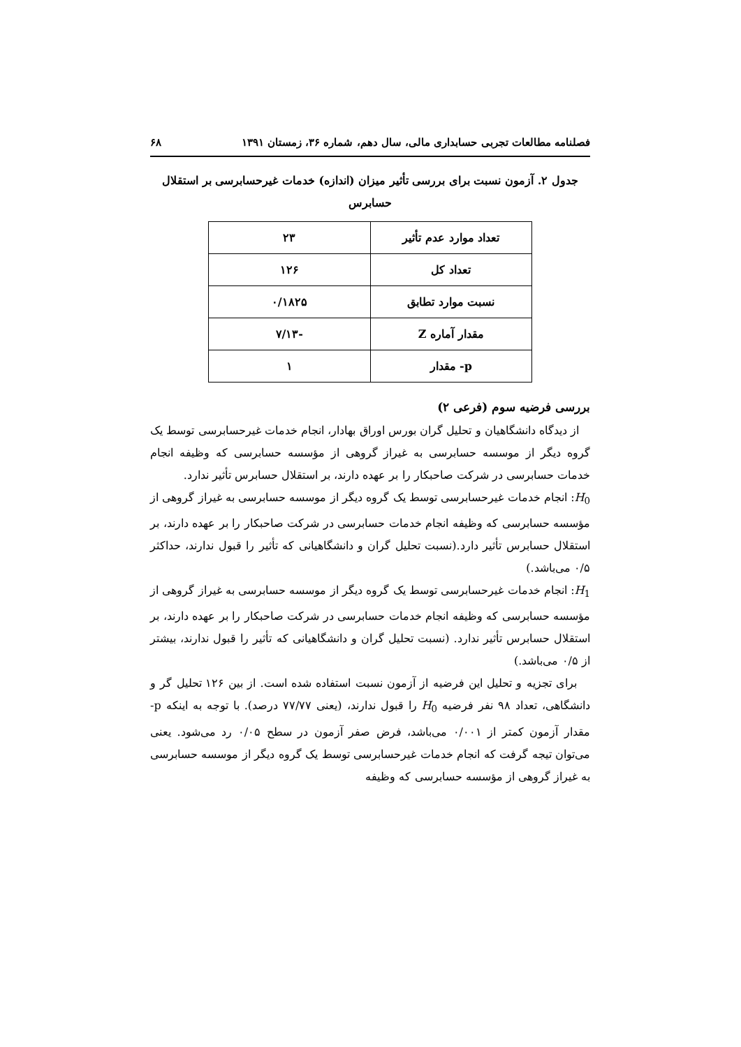فصلنامه مطالعات تجربی حسابداری مالی، سال دهم، شماره ۳۶، زمستان ۱۳۹۱ ۶۸
جدول ۲. آزمون نسبت برای بررسی تأثیر میزان (اندازه) خدمات غیرحسابرسی بر استقلال حسابرس
| تعداد موارد عدم تأثیر | ۲۳ |
| تعداد کل | ۱۲۶ |
| نسبت موارد تطابق | ۰/۱۸۲۵ |
| مقدار آماره Z | -۷/۱۳ |
| p- مقدار | ۱ |
بررسی فرضیه سوم (فرعی ۲)
از دیدگاه دانشگاهیان و تحلیل گران بورس اوراق بهادار، انجام خدمات غیرحسابرسی توسط یک گروه دیگر از موسسه حسابرسی به غیراز گروهی از مؤسسه حسابرسی که وظیفه انجام خدمات حسابرسی در شرکت صاحبکار را بر عهده دارند، بر استقلال حسابرس تأثیر ندارد.
H<sub>0</sub>: انجام خدمات غیرحسابرسی توسط یک گروه دیگر از موسسه حسابرسی به غیراز گروهی از مؤسسه حسابرسی که وظیفه انجام خدمات حسابرسی در شرکت صاحبکار را بر عهده دارند، بر استقلال حسابرس تأثیر دارد.(نسبت تحلیل گران و دانشگاهیانی که تأثیر را قبول ندارند، حداکثر ۰/۵ می‌باشد.)
H<sub>1</sub>: انجام خدمات غیرحسابرسی توسط یک گروه دیگر از موسسه حسابرسی به غیراز گروهی از مؤسسه حسابرسی که وظیفه انجام خدمات حسابرسی در شرکت صاحبکار را بر عهده دارند، بر استقلال حسابرس تأثیر ندارد. (نسبت تحلیل گران و دانشگاهیانی که تأثیر را قبول ندارند، بیشتر از ۰/۵ می‌باشد.)
برای تجزیه و تحلیل این فرضیه از آزمون نسبت استفاده شده است. از بین ۱۲۶ تحلیل گر و دانشگاهی، تعداد ۹۸ نفر فرضیه H<sub>0</sub> را قبول ندارند، (یعنی ۷۷/۷۷ درصد). با توجه به اینکه p- مقدار آزمون کمتر از ۰/۰۰۱ می‌باشد، فرض صفر آزمون در سطح ۰/۰۵ رد می‌شود. یعنی می‌توان تیجه گرفت که انجام خدمات غیرحسابرسی توسط یک گروه دیگر از موسسه حسابرسی به غیراز گروهی از مؤسسه حسابرسی که وظیفه